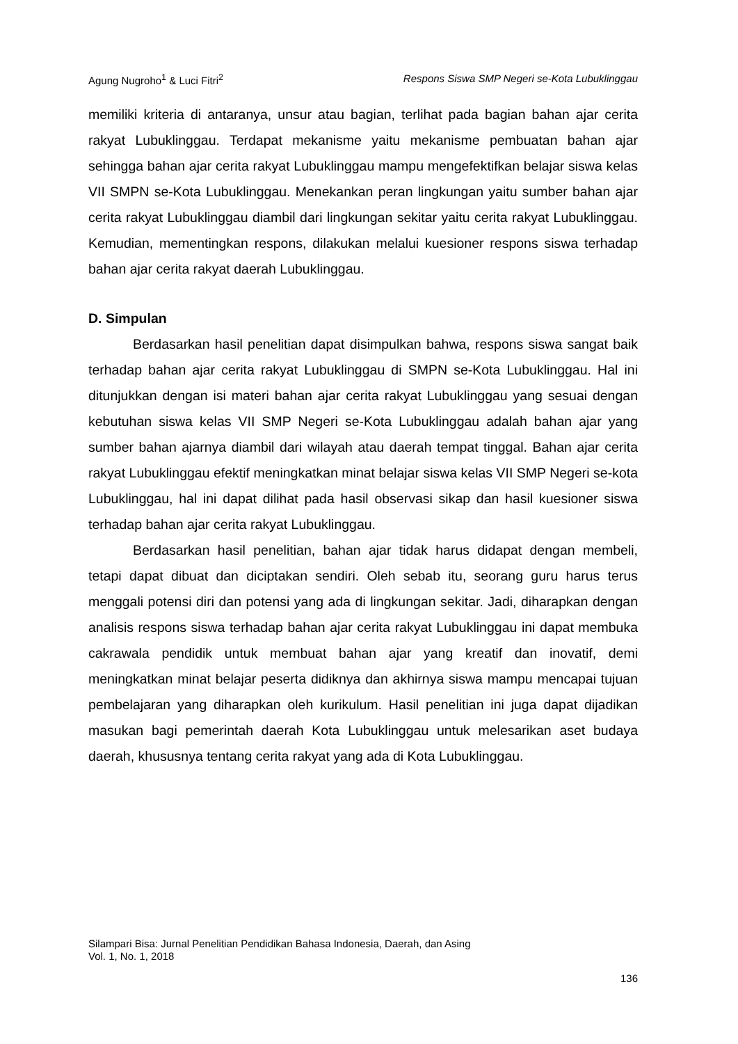Agung Nugroho<sup>1</sup> & Luci Fitri<sup>2</sup> Respons Siswa SMP Negeri se-Kota Lubuklinggau
memiliki kriteria di antaranya, unsur atau bagian, terlihat pada bagian bahan ajar cerita rakyat Lubuklinggau. Terdapat mekanisme yaitu mekanisme pembuatan bahan ajar sehingga bahan ajar cerita rakyat Lubuklinggau mampu mengefektifkan belajar siswa kelas VII SMPN se-Kota Lubuklinggau. Menekankan peran lingkungan yaitu sumber bahan ajar cerita rakyat Lubuklinggau diambil dari lingkungan sekitar yaitu cerita rakyat Lubuklinggau. Kemudian, mementingkan respons, dilakukan melalui kuesioner respons siswa terhadap bahan ajar cerita rakyat daerah Lubuklinggau.
D. Simpulan
Berdasarkan hasil penelitian dapat disimpulkan bahwa, respons siswa sangat baik terhadap bahan ajar cerita rakyat Lubuklinggau di SMPN se-Kota Lubuklinggau. Hal ini ditunjukkan dengan isi materi bahan ajar cerita rakyat Lubuklinggau yang sesuai dengan kebutuhan siswa kelas VII SMP Negeri se-Kota Lubuklinggau adalah bahan ajar yang sumber bahan ajarnya diambil dari wilayah atau daerah tempat tinggal. Bahan ajar cerita rakyat Lubuklinggau efektif meningkatkan minat belajar siswa kelas VII SMP Negeri se-kota Lubuklinggau, hal ini dapat dilihat pada hasil observasi sikap dan hasil kuesioner siswa terhadap bahan ajar cerita rakyat Lubuklinggau.
Berdasarkan hasil penelitian, bahan ajar tidak harus didapat dengan membeli, tetapi dapat dibuat dan diciptakan sendiri. Oleh sebab itu, seorang guru harus terus menggali potensi diri dan potensi yang ada di lingkungan sekitar. Jadi, diharapkan dengan analisis respons siswa terhadap bahan ajar cerita rakyat Lubuklinggau ini dapat membuka cakrawala pendidik untuk membuat bahan ajar yang kreatif dan inovatif, demi meningkatkan minat belajar peserta didiknya dan akhirnya siswa mampu mencapai tujuan pembelajaran yang diharapkan oleh kurikulum. Hasil penelitian ini juga dapat dijadikan masukan bagi pemerintah daerah Kota Lubuklinggau untuk melesarikan aset budaya daerah, khususnya tentang cerita rakyat yang ada di Kota Lubuklinggau.
Silampari Bisa: Jurnal Penelitian Pendidikan Bahasa Indonesia, Daerah, dan Asing
Vol. 1, No. 1, 2018
136